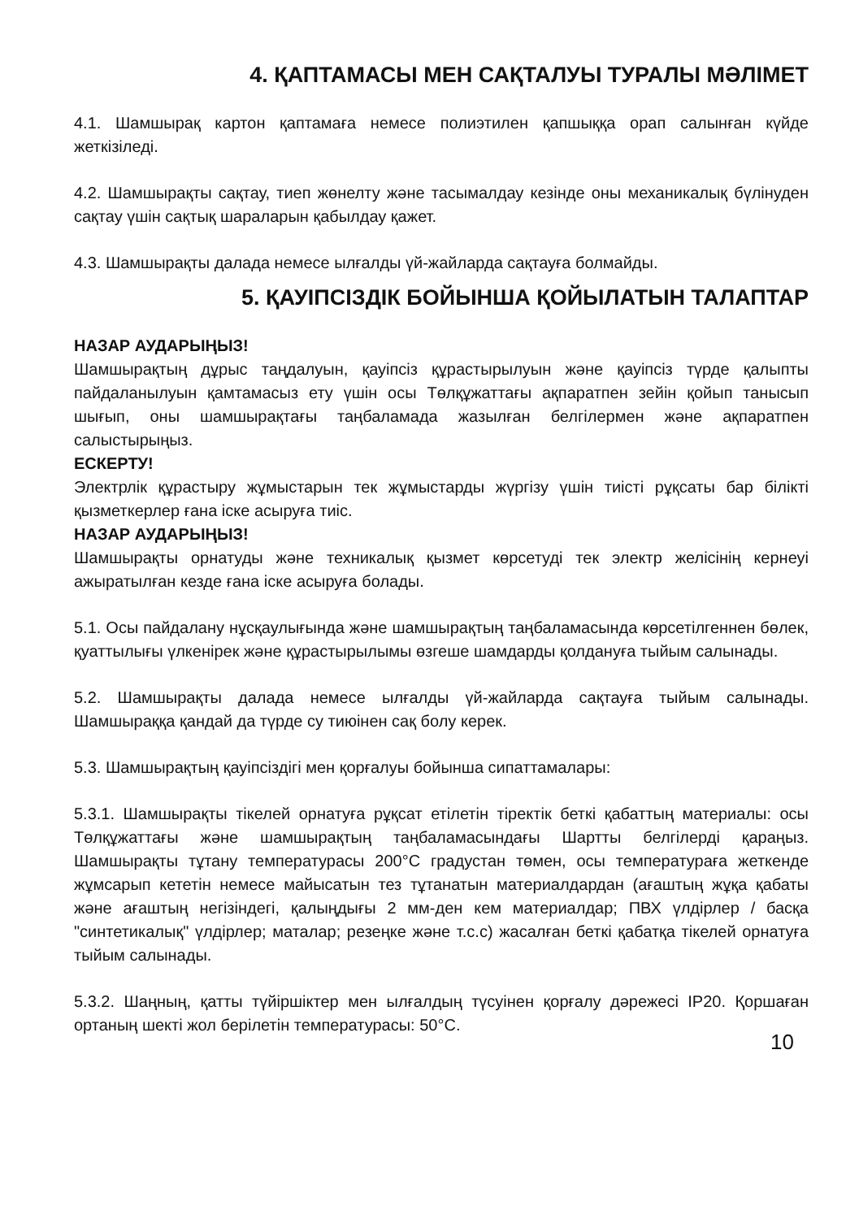4. ҚАПТАМАСЫ МЕН САҚТАЛУЫ ТУРАЛЫ МӘЛІМЕТ
4.1. Шамшырақ картон қаптамаға немесе полиэтилен қапшыққа орап салынған күйде жеткізіледі.
4.2. Шамшырақты сақтау, тиеп жөнелту және тасымалдау кезінде оны механикалық бүлінуден сақтау үшін сақтық шараларын қабылдау қажет.
4.3. Шамшырақты далада немесе ылғалды үй-жайларда сақтауға болмайды.
5. ҚАУІПСІЗДІК БОЙЫНША ҚОЙЫЛАТЫН ТАЛАПТАР
НАЗАР АУДАРЫҢЫЗ!
Шамшырақтың дұрыс таңдалуын, қауіпсіз құрастырылуын және қауіпсіз түрде қалыпты пайдаланылуын қамтамасыз ету үшін осы Төлқұжаттағы ақпаратпен зейін қойып танысып шығып, оны шамшырақтағы таңбаламада жазылған белгілермен және ақпаратпен салыстырыңыз.
ЕСКЕРТУ!
Электрлік құрастыру жұмыстарын тек жұмыстарды жүргізу үшін тиісті рұқсаты бар білікті қызметкерлер ғана іске асыруға тиіс.
НАЗАР АУДАРЫҢЫЗ!
Шамшырақты орнатуды және техникалық қызмет көрсетуді тек электр желісінің кернеуі ажыратылған кезде ғана іске асыруға болады.
5.1. Осы пайдалану нұсқаулығында және шамшырақтың таңбаламасында көрсетілгеннен бөлек, қуаттылығы үлкенірек және құрастырылымы өзгеше шамдарды қолдануға тыйым салынады.
5.2. Шамшырақты далада немесе ылғалды үй-жайларда сақтауға тыйым салынады. Шамшыраққа қандай да түрде су тиюінен сақ болу керек.
5.3. Шамшырақтың қауіпсіздігі мен қорғалуы бойынша сипаттамалары:
5.3.1. Шамшырақты тікелей орнатуға рұқсат етілетін тіректік беткі қабаттың материалы: осы Төлқұжаттағы және шамшырақтың таңбаламасындағы Шартты белгілерді қараңыз. Шамшырақты тұтану температурасы 200°С градустан төмен, осы температураға жеткенде жұмсарып кететін немесе майысатын тез тұтанатын материалдардан (ағаштың жұқа қабаты және ағаштың негізіндегі, қалыңдығы 2 мм-ден кем материалдар; ПВХ үлдірлер / басқа "синтетикалық" үлдірлер; маталар; резеңке және т.с.с) жасалған беткі қабатқа тікелей орнатуға тыйым салынады.
5.3.2. Шаңның, қатты түйіршіктер мен ылғалдың түсуінен қорғалу дәрежесі IP20. Қоршаған ортаның шекті жол берілетін температурасы: 50°С.
10